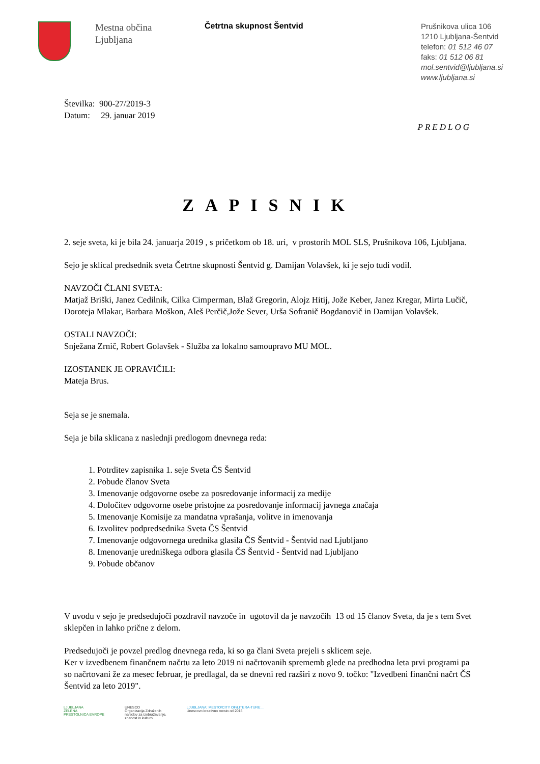Mestna občina
Ljubljana
Četrtna skupnost Šentvid
Prušnikova ulica 106
1210 Ljubljana-Šentvid
telefon: 01 512 46 07
faks: 01 512 06 81
mol.sentvid@ljubljana.si
www.ljubljana.si
Številka: 900-27/2019-3
Datum: 29. januar 2019
PREDLOG
ZAPISNIK
2. seje sveta, ki je bila 24. januarja 2019 , s pričetkom ob 18. uri, v prostorih MOL SLS, Prušnikova 106, Ljubljana.
Sejo je sklical predsednik sveta Četrtne skupnosti Šentvid g. Damijan Volavšek, ki je sejo tudi vodil.
NAVZOČI ČLANI SVETA:
Matjaž Briški, Janez Cedilnik, Cilka Cimperman, Blaž Gregorin, Alojz Hitij, Jože Keber, Janez Kregar, Mirta Lučič, Doroteja Mlakar, Barbara Moškon, Aleš Perčič,Jože Sever, Urša Sofranič Bogdanovič in Damijan Volavšek.
OSTALI NAVZOČI:
Snježana Zrnič, Robert Golavšek - Služba za lokalno samoupravo MU MOL.
IZOSTANEK JE OPRAVIČILI:
Mateja Brus.
Seja se je snemala.
Seja je bila sklicana z naslednji predlogom dnevnega reda:
1. Potrditev zapisnika 1. seje Sveta ČS Šentvid
2. Pobude članov Sveta
3. Imenovanje odgovorne osebe za posredovanje informacij za medije
4. Določitev odgovorne osebe pristojne za posredovanje informacij javnega značaja
5. Imenovanje Komisije za mandatna vprašanja, volitve in imenovanja
6. Izvolitev podpredsednika Sveta ČS Šentvid
7. Imenovanje odgovornega urednika glasila ČS Šentvid - Šentvid nad Ljubljano
8. Imenovanje uredniškega odbora glasila ČS Šentvid - Šentvid nad Ljubljano
9. Pobude občanov
V uvodu v sejo je predsedujoči pozdravil navzoče in ugotovil da je navzočih 13 od 15 članov Sveta, da je s tem Svet sklepčen in lahko prične z delom.
Predsedujoči je povzel predlog dnevnega reda, ki so ga člani Sveta prejeli s sklicem seje.
Ker v izvedbenem finančnem načrtu za leto 2019 ni načrtovanih sprememb glede na predhodna leta prvi programi pa so načrtovani že za mesec februar, je predlagal, da se dnevni red razširi z novo 9. točko: "Izvedbeni finančni načrt ČS Šentvid za leto 2019".
LJUBLJANA
ZELENA
PRESTOLNICA EVROPE
UNESCO
Organizacija Združenih
narodov za izobraževanje,
znanost in kulturo
LJUBLJANA: MESTO/CITY OF/LITERA-TURE ...
Unescovo kreativno mesto od 2015